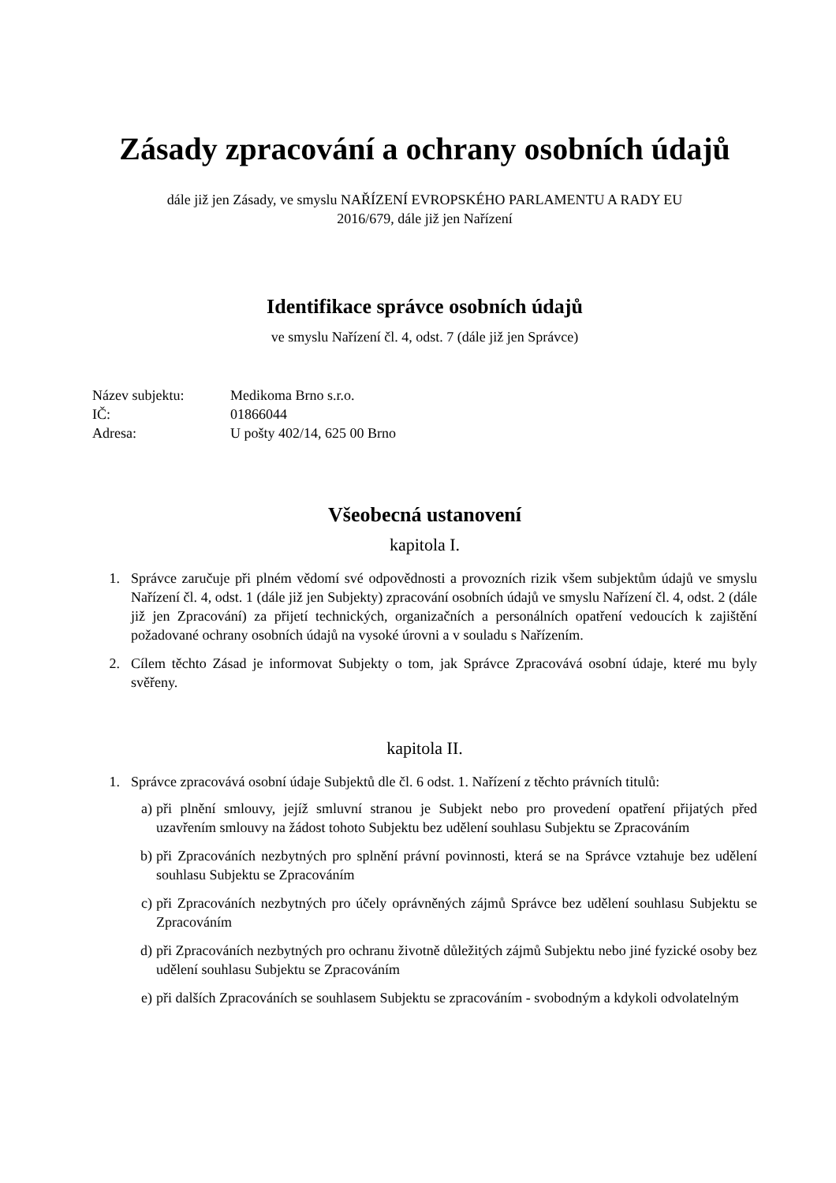Zásady zpracování a ochrany osobních údajů
dále již jen Zásady, ve smyslu NAŘÍZENÍ EVROPSKÉHO PARLAMENTU A RADY EU
2016/679, dále již jen Nařízení
Identifikace správce osobních údajů
ve smyslu Nařízení čl. 4, odst. 7 (dále již jen Správce)
| Název subjektu: | Medikoma Brno s.r.o. |
| IČ: | 01866044 |
| Adresa: | U pošty 402/14, 625 00 Brno |
Všeobecná ustanovení
kapitola I.
1. Správce zaručuje při plném vědomí své odpovědnosti a provozních rizik všem subjektům údajů ve smyslu Nařízení čl. 4, odst. 1 (dále již jen Subjekty) zpracování osobních údajů ve smyslu Nařízení čl. 4, odst. 2 (dále již jen Zpracování) za přijetí technických, organizačních a personálních opatření vedoucích k zajištění požadované ochrany osobních údajů na vysoké úrovni a v souladu s Nařízením.
2. Cílem těchto Zásad je informovat Subjekty o tom, jak Správce Zpracovává osobní údaje, které mu byly svěřeny.
kapitola II.
1. Správce zpracovává osobní údaje Subjektů dle čl. 6 odst. 1. Nařízení z těchto právních titulů:
a) při plnění smlouvy, jejíž smluvní stranou je Subjekt nebo pro provedení opatření přijatých před uzavřením smlouvy na žádost tohoto Subjektu bez udělení souhlasu Subjektu se Zpracováním
b) při Zpracováních nezbytných pro splnění právní povinnosti, která se na Správce vztahuje bez udělení souhlasu Subjektu se Zpracováním
c) při Zpracováních nezbytných pro účely oprávněných zájmů Správce bez udělení souhlasu Subjektu se Zpracováním
d) při Zpracováních nezbytných pro ochranu životně důležitých zájmů Subjektu nebo jiné fyzické osoby bez udělení souhlasu Subjektu se Zpracováním
e) při dalších Zpracováních se souhlasem Subjektu se zpracováním - svobodným a kdykoli odvolatelným